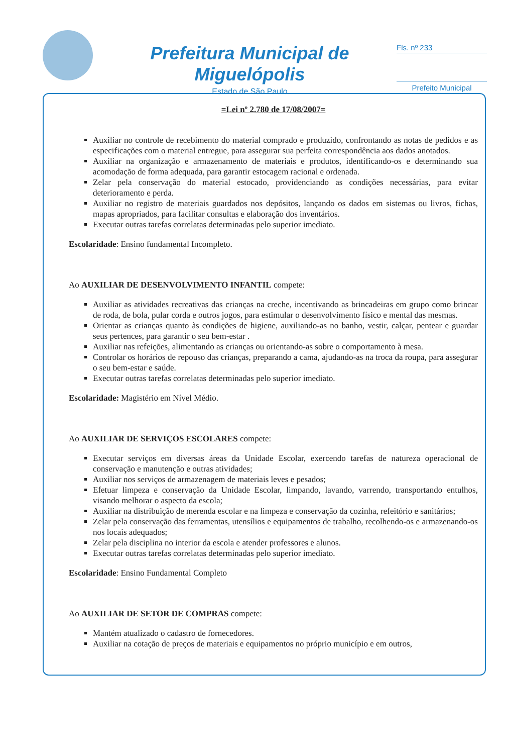Prefeitura Municipal de Miguelópolis
Estado de São Paulo
Fls. nº 233
Prefeito Municipal
=Lei nº 2.780 de 17/08/2007=
Auxiliar no controle de recebimento do material comprado e produzido, confrontando as notas de pedidos e as especificações com o material entregue, para assegurar sua perfeita correspondência aos dados anotados.
Auxiliar na organização e armazenamento de materiais e produtos, identificando-os e determinando sua acomodação de forma adequada, para garantir estocagem racional e ordenada.
Zelar pela conservação do material estocado, providenciando as condições necessárias, para evitar deterioramento e perda.
Auxiliar no registro de materiais guardados nos depósitos, lançando os dados em sistemas ou livros, fichas, mapas apropriados, para facilitar consultas e elaboração dos inventários.
Executar outras tarefas correlatas determinadas pelo superior imediato.
Escolaridade: Ensino fundamental Incompleto.
Ao AUXILIAR DE DESENVOLVIMENTO INFANTIL compete:
Auxiliar as atividades recreativas das crianças na creche, incentivando as brincadeiras em grupo como brincar de roda, de bola, pular corda e outros jogos, para estimular o desenvolvimento físico e mental das mesmas.
Orientar as crianças quanto às condições de higiene, auxiliando-as no banho, vestir, calçar, pentear e guardar seus pertences, para garantir o seu bem-estar .
Auxiliar nas refeições, alimentando as crianças ou orientando-as sobre o comportamento à mesa.
Controlar os horários de repouso das crianças, preparando a cama, ajudando-as na troca da roupa, para assegurar o seu bem-estar e saúde.
Executar outras tarefas correlatas determinadas pelo superior imediato.
Escolaridade: Magistério em Nível Médio.
Ao AUXILIAR DE SERVIÇOS ESCOLARES compete:
Executar serviços em diversas áreas da Unidade Escolar, exercendo tarefas de natureza operacional de conservação e manutenção e outras atividades;
Auxiliar nos serviços de armazenagem de materiais leves e pesados;
Efetuar limpeza e conservação da Unidade Escolar, limpando, lavando, varrendo, transportando entulhos, visando melhorar o aspecto da escola;
Auxiliar na distribuição de merenda escolar e na limpeza e conservação da cozinha, refeitório e sanitários;
Zelar pela conservação das ferramentas, utensílios e equipamentos de trabalho, recolhendo-os e armazenando-os nos locais adequados;
Zelar pela disciplina no interior da escola e atender professores e alunos.
Executar outras tarefas correlatas determinadas pelo superior imediato.
Escolaridade: Ensino Fundamental Completo
Ao AUXILIAR DE SETOR DE COMPRAS compete:
Mantém atualizado o cadastro de fornecedores.
Auxiliar na cotação de preços de materiais e equipamentos no próprio município e em outros,